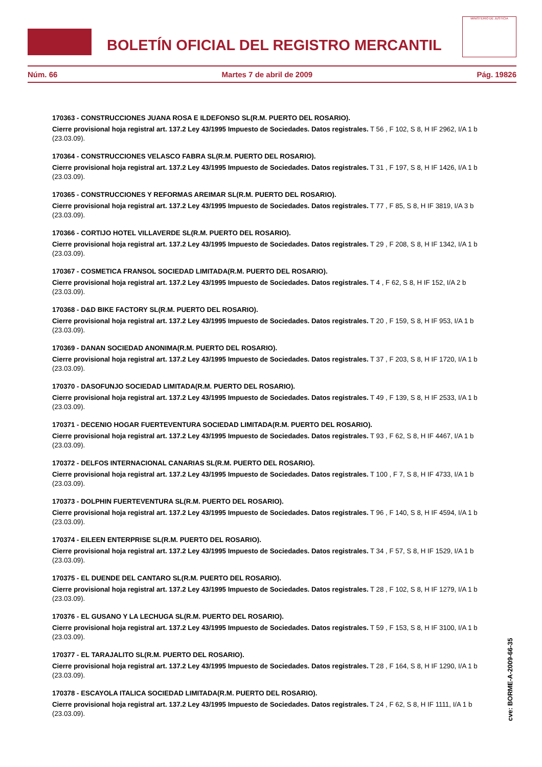BOLETÍN OFICIAL DEL REGISTRO MERCANTIL
MINISTERIO DE JUSTICIA
Núm. 66 Martes 7 de abril de 2009 Pág. 19826
170363 - CONSTRUCCIONES JUANA ROSA E ILDEFONSO SL(R.M. PUERTO DEL ROSARIO).
Cierre provisional hoja registral art. 137.2 Ley 43/1995 Impuesto de Sociedades. Datos registrales. T 56 , F 102, S 8, H IF 2962, I/A 1 b (23.03.09).
170364 - CONSTRUCCIONES VELASCO FABRA SL(R.M. PUERTO DEL ROSARIO).
Cierre provisional hoja registral art. 137.2 Ley 43/1995 Impuesto de Sociedades. Datos registrales. T 31 , F 197, S 8, H IF 1426, I/A 1 b (23.03.09).
170365 - CONSTRUCCIONES Y REFORMAS AREIMAR SL(R.M. PUERTO DEL ROSARIO).
Cierre provisional hoja registral art. 137.2 Ley 43/1995 Impuesto de Sociedades. Datos registrales. T 77 , F 85, S 8, H IF 3819, I/A 3 b (23.03.09).
170366 - CORTIJO HOTEL VILLAVERDE SL(R.M. PUERTO DEL ROSARIO).
Cierre provisional hoja registral art. 137.2 Ley 43/1995 Impuesto de Sociedades. Datos registrales. T 29 , F 208, S 8, H IF 1342, I/A 1 b (23.03.09).
170367 - COSMETICA FRANSOL SOCIEDAD LIMITADA(R.M. PUERTO DEL ROSARIO).
Cierre provisional hoja registral art. 137.2 Ley 43/1995 Impuesto de Sociedades. Datos registrales. T 4 , F 62, S 8, H IF 152, I/A 2 b (23.03.09).
170368 - D&D BIKE FACTORY SL(R.M. PUERTO DEL ROSARIO).
Cierre provisional hoja registral art. 137.2 Ley 43/1995 Impuesto de Sociedades. Datos registrales. T 20 , F 159, S 8, H IF 953, I/A 1 b (23.03.09).
170369 - DANAN SOCIEDAD ANONIMA(R.M. PUERTO DEL ROSARIO).
Cierre provisional hoja registral art. 137.2 Ley 43/1995 Impuesto de Sociedades. Datos registrales. T 37 , F 203, S 8, H IF 1720, I/A 1 b (23.03.09).
170370 - DASOFUNJO SOCIEDAD LIMITADA(R.M. PUERTO DEL ROSARIO).
Cierre provisional hoja registral art. 137.2 Ley 43/1995 Impuesto de Sociedades. Datos registrales. T 49 , F 139, S 8, H IF 2533, I/A 1 b (23.03.09).
170371 - DECENIO HOGAR FUERTEVENTURA SOCIEDAD LIMITADA(R.M. PUERTO DEL ROSARIO).
Cierre provisional hoja registral art. 137.2 Ley 43/1995 Impuesto de Sociedades. Datos registrales. T 93 , F 62, S 8, H IF 4467, I/A 1 b (23.03.09).
170372 - DELFOS INTERNACIONAL CANARIAS SL(R.M. PUERTO DEL ROSARIO).
Cierre provisional hoja registral art. 137.2 Ley 43/1995 Impuesto de Sociedades. Datos registrales. T 100 , F 7, S 8, H IF 4733, I/A 1 b (23.03.09).
170373 - DOLPHIN FUERTEVENTURA SL(R.M. PUERTO DEL ROSARIO).
Cierre provisional hoja registral art. 137.2 Ley 43/1995 Impuesto de Sociedades. Datos registrales. T 96 , F 140, S 8, H IF 4594, I/A 1 b (23.03.09).
170374 - EILEEN ENTERPRISE SL(R.M. PUERTO DEL ROSARIO).
Cierre provisional hoja registral art. 137.2 Ley 43/1995 Impuesto de Sociedades. Datos registrales. T 34 , F 57, S 8, H IF 1529, I/A 1 b (23.03.09).
170375 - EL DUENDE DEL CANTARO SL(R.M. PUERTO DEL ROSARIO).
Cierre provisional hoja registral art. 137.2 Ley 43/1995 Impuesto de Sociedades. Datos registrales. T 28 , F 102, S 8, H IF 1279, I/A 1 b (23.03.09).
170376 - EL GUSANO Y LA LECHUGA SL(R.M. PUERTO DEL ROSARIO).
Cierre provisional hoja registral art. 137.2 Ley 43/1995 Impuesto de Sociedades. Datos registrales. T 59 , F 153, S 8, H IF 3100, I/A 1 b (23.03.09).
170377 - EL TARAJALITO SL(R.M. PUERTO DEL ROSARIO).
Cierre provisional hoja registral art. 137.2 Ley 43/1995 Impuesto de Sociedades. Datos registrales. T 28 , F 164, S 8, H IF 1290, I/A 1 b (23.03.09).
170378 - ESCAYOLA ITALICA SOCIEDAD LIMITADA(R.M. PUERTO DEL ROSARIO).
Cierre provisional hoja registral art. 137.2 Ley 43/1995 Impuesto de Sociedades. Datos registrales. T 24 , F 62, S 8, H IF 1111, I/A 1 b (23.03.09).
cve: BORME-A-2009-66-35